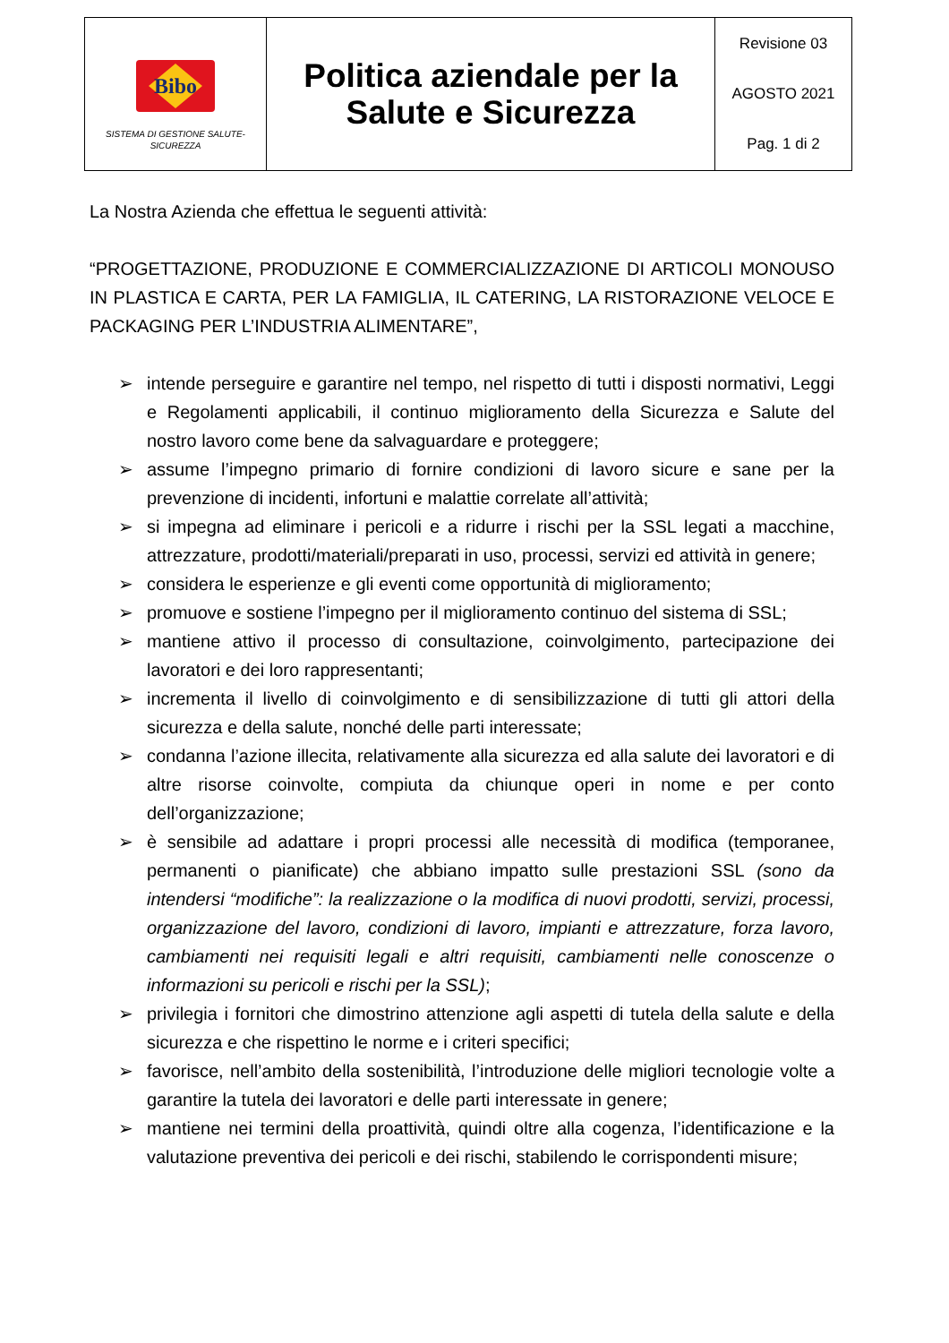| Bibo SISTEMA DI GESTIONE SALUTE- SICUREZZA | Politica aziendale per la Salute e Sicurezza | Revisione 03 AGOSTO 2021 Pag. 1 di 2 |
La Nostra Azienda che effettua le seguenti attività:
“PROGETTAZIONE, PRODUZIONE E COMMERCIALIZZAZIONE DI ARTICOLI MONOUSO IN PLASTICA E CARTA, PER LA FAMIGLIA, IL CATERING, LA RISTORAZIONE VELOCE E PACKAGING PER L’INDUSTRIA ALIMENTARE”,
➢ intende perseguire e garantire nel tempo, nel rispetto di tutti i disposti normativi, Leggi e Regolamenti applicabili, il continuo miglioramento della Sicurezza e Salute del nostro lavoro come bene da salvaguardare e proteggere;
➢ assume l’impegno primario di fornire condizioni di lavoro sicure e sane per la prevenzione di incidenti, infortuni e malattie correlate all’attività;
➢ si impegna ad eliminare i pericoli e a ridurre i rischi per la SSL legati a macchine, attrezzature, prodotti/materiali/preparati in uso, processi, servizi ed attività in genere;
➢ considera le esperienze e gli eventi come opportunità di miglioramento;
➢ promuove e sostiene l’impegno per il miglioramento continuo del sistema di SSL;
➢ mantiene attivo il processo di consultazione, coinvolgimento, partecipazione dei lavoratori e dei loro rappresentanti;
➢ incrementa il livello di coinvolgimento e di sensibilizzazione di tutti gli attori della sicurezza e della salute, nonché delle parti interessate;
➢ condanna l’azione illecita, relativamente alla sicurezza ed alla salute dei lavoratori e di altre risorse coinvolte, compiuta da chiunque operi in nome e per conto dell’organizzazione;
➢ è sensibile ad adattare i propri processi alle necessità di modifica (temporanee, permanenti o pianificate) che abbiano impatto sulle prestazioni SSL (sono da intendersi “modifiche”: la realizzazione o la modifica di nuovi prodotti, servizi, processi, organizzazione del lavoro, condizioni di lavoro, impianti e attrezzature, forza lavoro, cambiamenti nei requisiti legali e altri requisiti, cambiamenti nelle conoscenze o informazioni su pericoli e rischi per la SSL);
➢ privilegia i fornitori che dimostrino attenzione agli aspetti di tutela della salute e della sicurezza e che rispettino le norme e i criteri specifici;
➢ favorisce, nell’ambito della sostenibilità, l’introduzione delle migliori tecnologie volte a garantire la tutela dei lavoratori e delle parti interessate in genere;
➢ mantiene nei termini della proattività, quindi oltre alla cogenza, l’identificazione e la valutazione preventiva dei pericoli e dei rischi, stabilendo le corrispondenti misure;